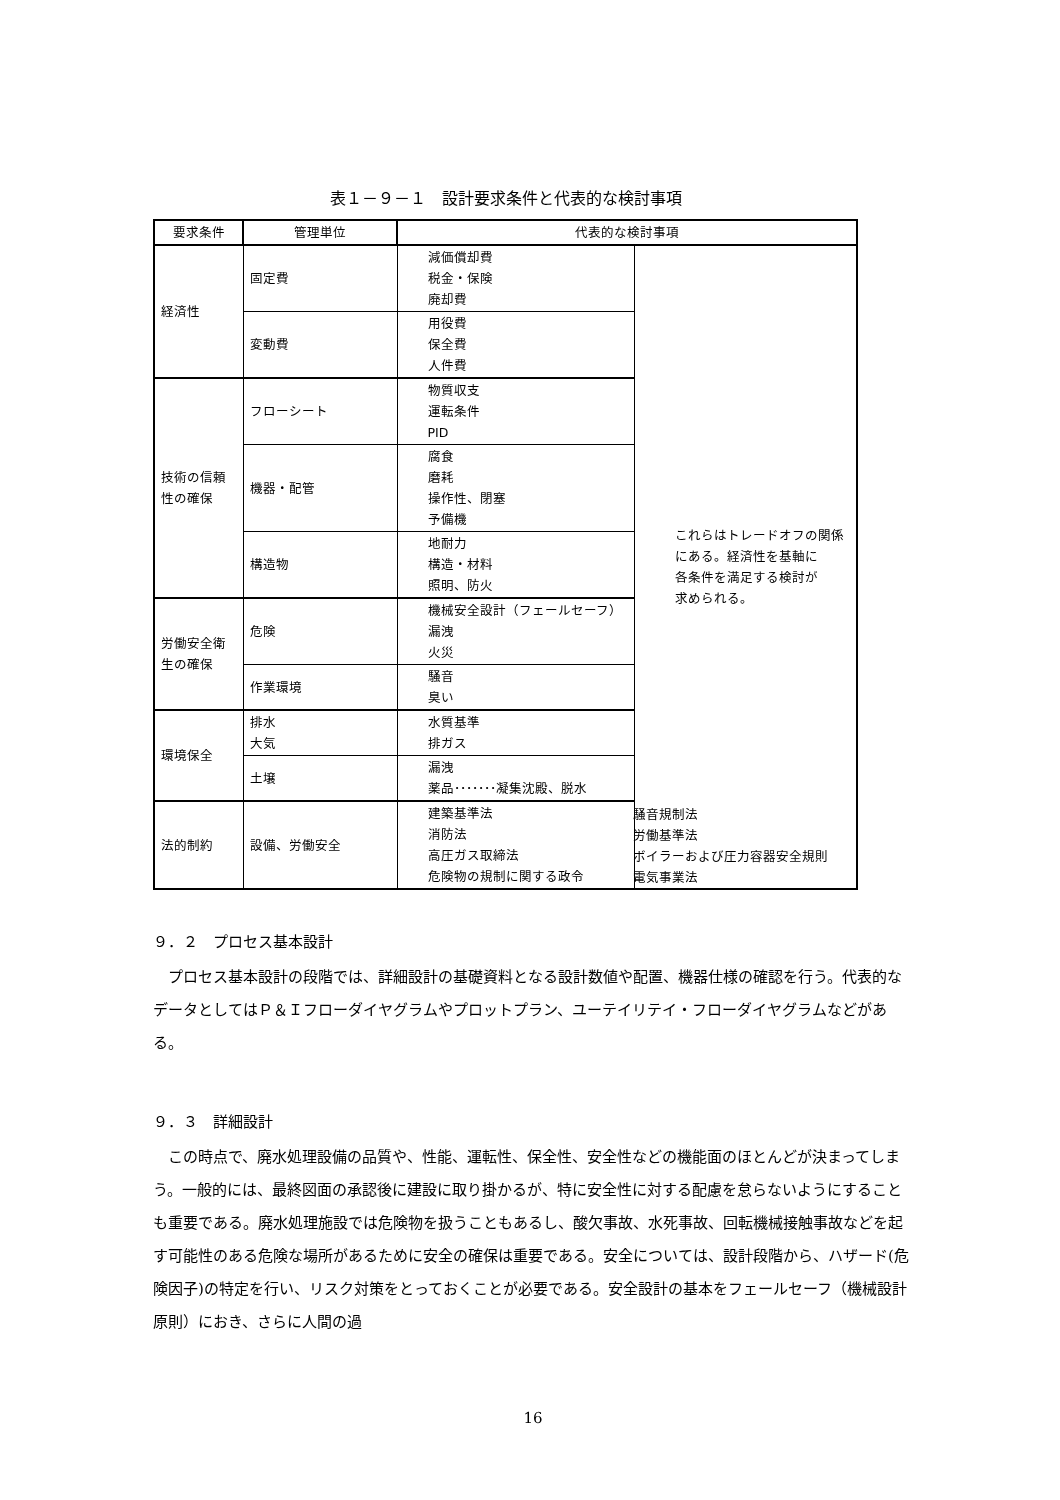表１－９－１　設計要求条件と代表的な検討事項
| 要求条件 | 管理単位 | 代表的な検討事項 | |
| --- | --- | --- | --- |
| 経済性 | 固定費 | 減価償却費 税金・保険 廃却費 | これらはトレードオフの関係 にある。経済性を基軸に 各条件を満足する検討が 求められる。 |
| | 変動費 | 用役費 保全費 人件費 | |
| 技術の信頼性の確保 | フローシート | 物質収支 運転条件 PID | |
| | 機器・配管 | 腐食 磨耗 操作性、閉塞 予備機 | |
| | 構造物 | 地耐力 構造・材料 照明、防火 | |
| 労働安全衛生の確保 | 危険 | 機械安全設計（フェールセーフ） 漏洩 火災 | |
| | 作業環境 | 騒音 臭い | |
| 環境保全 | 排水 大気 | 水質基準 排ガス | |
| | 土壌 | 漏洩 薬品･･･････凝集沈殿、脱水 | |
| 法的制約 | 設備、労働安全 | 建築基準法 消防法 高圧ガス取締法 危険物の規制に関する政令 | |
騒音規制法
労働基準法
ボイラーおよび圧力容器安全規則
電気事業法
９．２　プロセス基本設計
プロセス基本設計の段階では、詳細設計の基礎資料となる設計数値や配置、機器仕様の確認を行う。代表的なデータとしてはＰ＆Ｉフローダイヤグラムやプロットプラン、ユーテイリテイ・フローダイヤグラムなどがある。
９．３　詳細設計
この時点で、廃水処理設備の品質や、性能、運転性、保全性、安全性などの機能面のほとんどが決まってしまう。一般的には、最終図面の承認後に建設に取り掛かるが、特に安全性に対する配慮を怠らないようにすることも重要である。廃水処理施設では危険物を扱うこともあるし、酸欠事故、水死事故、回転機械接触事故などを起す可能性のある危険な場所があるために安全の確保は重要である。安全については、設計段階から、ハザード(危険因子)の特定を行い、リスク対策をとっておくことが必要である。安全設計の基本をフェールセーフ（機械設計原則）におき、さらに人間の過
16